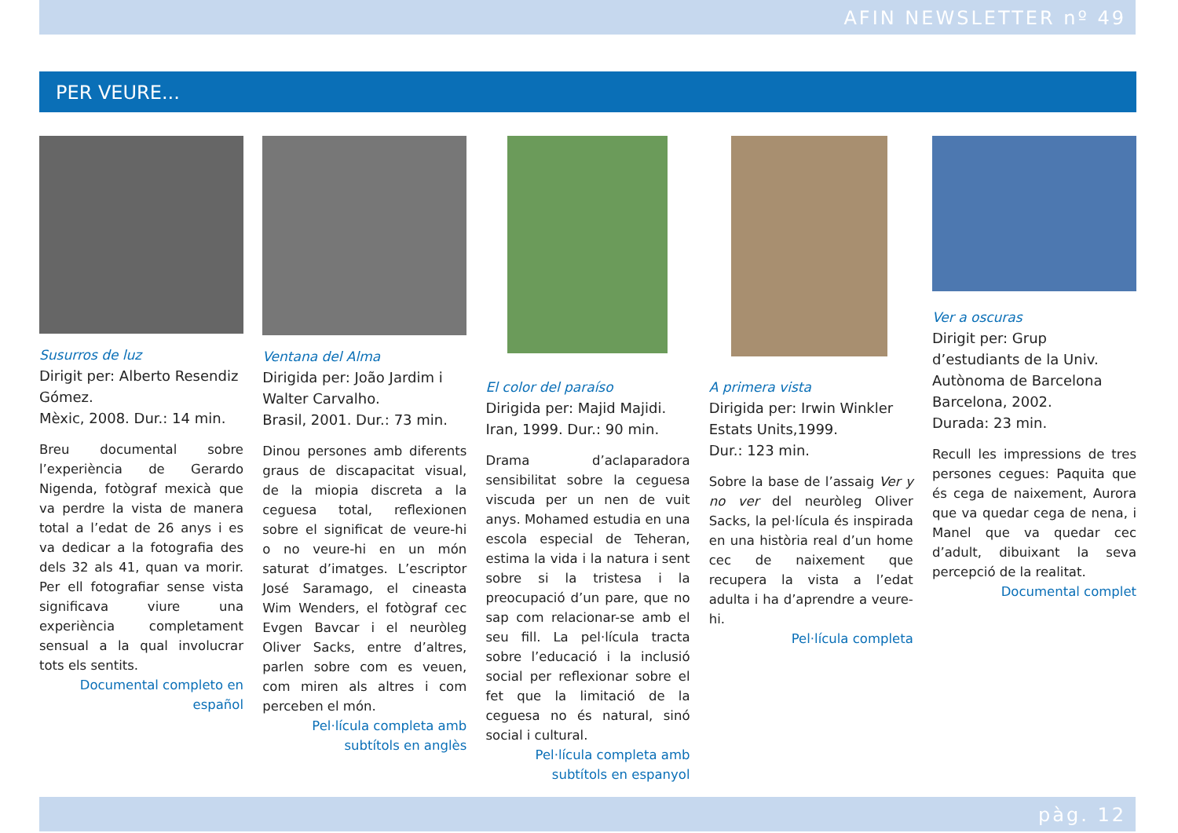AFIN NEWSLETTER nº 49
PER VEURE...
Susurros de luz
Dirigit per: Alberto Resendiz Gómez.
Mèxic, 2008. Dur.: 14 min.
Breu documental sobre l’experiència de Gerardo Nigenda, fotògraf mexicà que va perdre la vista de manera total a l’edat de 26 anys i es va dedicar a la fotografia des dels 32 als 41, quan va morir. Per ell fotografiar sense vista significava viure una experiència completament sensual a la qual involucrar tots els sentits.
Documental completo en español
Ventana del Alma
Dirigida per: João Jardim i Walter Carvalho.
Brasil, 2001. Dur.: 73 min.
Dinou persones amb diferents graus de discapacitat visual, de la miopia discreta a la ceguesa total, reflexionen sobre el significat de veure-hi o no veure-hi en un món saturat d’imatges. L’escriptor José Saramago, el cineasta Wim Wenders, el fotògraf cec Evgen Bavcar i el neuròleg Oliver Sacks, entre d’altres, parlen sobre com es veuen, com miren als altres i com perceben el món.
Pel·lícula completa amb subtítols en anglès
El color del paraíso
Dirigida per: Majid Majidi.
Iran, 1999. Dur.: 90 min.
Drama d’aclaparadora sensibilitat sobre la ceguesa viscuda per un nen de vuit anys. Mohamed estudia en una escola especial de Teheran, estima la vida i la natura i sent sobre si la tristesa i la preocupació d’un pare, que no sap com relacionar-se amb el seu fill. La pel·lícula tracta sobre l’educació i la inclusió social per reflexionar sobre el fet que la limitació de la ceguesa no és natural, sinó social i cultural.
Pel·lícula completa amb subtítols en espanyol
A primera vista
Dirigida per: Irwin Winkler
Estats Units,1999.
Dur.: 123 min.
Sobre la base de l’assaig Ver y no ver del neuròleg Oliver Sacks, la pel·lícula és inspirada en una història real d’un home cec de naixement que recupera la vista a l’edat adulta i ha d’aprendre a veure-hi.
Pel·lícula completa
Ver a oscuras
Dirigit per: Grup d’estudiants de la Univ. Autònoma de Barcelona
Barcelona, 2002.
Durada: 23 min.
Recull les impressions de tres persones cegues: Paquita que és cega de naixement, Aurora que va quedar cega de nena, i Manel que va quedar cec d’adult, dibuixant la seva percepció de la realitat.
Documental complet
pàg. 12